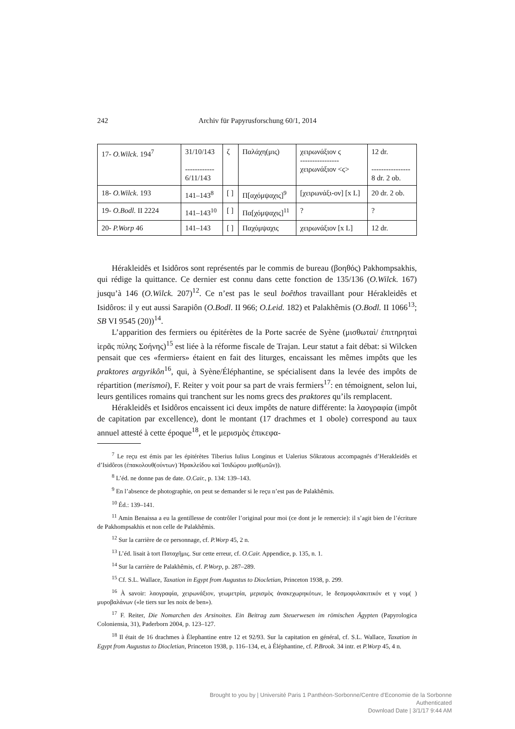242 Archiv für Papyrusforschung 60/1, 2014
| 17- O.Wilck . 194<sup>7</sup> | 31/10/143 ------------ 6/11/143 | ζ | Παλάχη(μις) | χειρωνάξιον ϛ ---------------- χειρωνάξιον <ϛ> | 12 dr. ---------------- 8 dr. 2 ob. |
| 18- O.Wilck . 193 | 141–143<sup>8</sup> | [ ] | Π[αχόμψαχις]<sup>9</sup> | [χειρωνάξι-ον] [x L] | 20 dr. 2 ob. |
| 19- O.Bodl. II 2224 | 141–143<sup>10</sup> | [ ] | Πα[χόμψαχις]<sup>11</sup> | ? | ? |
| 20- P.Worp 46 | 141–143 | [ ] | Παχόμψαχις | χειρωνάξιον [x L] | 12 dr. |
Hérakleidês et Isidôros sont représentés par le commis de bureau (βοηθός) Pakhompsakhis, qui rédige la quittance. Ce dernier est connu dans cette fonction de 135/136 (O.Wilck. 167) jusqu’à 146 (O.Wilck. 207)<sup>12</sup>. Ce n’est pas le seul boêthos travaillant pour Hérakleidês et Isidôros: il y eut aussi Sarapiôn (O.Bodl. II 966; O.Leid. 182) et Palakhêmis (O.Bodl. II 1066<sup>13</sup>; SB VI 9545 (20))<sup>14</sup>.
L’apparition des fermiers ou épitérètes de la Porte sacrée de Syène (μισθωταὶ/ ἐπιτηρηταὶ ἱερᾶς πύλης Σοήνης)<sup>15</sup> est liée à la réforme fiscale de Trajan. Leur statut a fait débat: si Wilcken pensait que ces «fermiers» étaient en fait des liturges, encaissant les mêmes impôts que les praktores argyrikôn<sup>16</sup>, qui, à Syène/Éléphantine, se spécialisent dans la levée des impôts de répartition (merismoi), F. Reiter y voit pour sa part de vrais fermiers<sup>17</sup>: en témoignent, selon lui, leurs gentilices romains qui tranchent sur les noms grecs des praktores qu’ils remplacent.
Hérakleidês et Isidôros encaissent ici deux impôts de nature différente: la λαογραφία (impôt de capitation par excellence), dont le montant (17 drachmes et 1 obole) correspond au taux annuel attesté à cette époque<sup>18</sup>, et le μερισμὸς ἐπικεφα-
<sup>7</sup> Le reçu est émis par les épitérètes Tiberius Iulius Longinus et Ualerius Sôkratous accompagnés d’Herakleidês et d’Isidôros (ἐπακολουθ(ούντων) Ἡρακλείδου καὶ Ἰσιδώρου μισθ(ωτῶν)).
<sup>8</sup> L’éd. ne donne pas de date. O.Cair., p. 134: 139–143.
<sup>9</sup> En l’absence de photographie, on peut se demander si le reçu n’est pas de Palakhêmis.
<sup>10</sup> Éd.: 139–141.
<sup>11</sup> Amin Benaissa a eu la gentillesse de contrôler l’original pour moi (ce dont je le remercie): il s’agit bien de l’écriture de Pakhompsakhis et non celle de Palakhêmis.
<sup>12</sup> Sur la carrière de ce personnage, cf. P.Worp 45, 2 n.
<sup>13</sup> L’éd. lisait à tort Παταχῆμις. Sur cette erreur, cf. O.Cair. Appendice, p. 135, n. 1.
<sup>14</sup> Sur la carrière de Palakhêmis, cf. P.Worp, p. 287–289.
<sup>15</sup> Cf. S.L. Wallace, Taxation in Egypt from Augustus to Diocletian, Princeton 1938, p. 299.
<sup>16</sup> À savoir: λαογραφία, χειρωνάξιον, γεωμετρία, μερισμὸς ἀνακεχωρηκότων, le δεσμοφυλακιτικόν et γ νομ( ) μυροβαλάνων («le tiers sur les noix de ben»).
<sup>17</sup> F. Reiter, Die Nomarchen des Arsinoites. Ein Beitrag zum Steuerwesen im römischen Ägypten (Papyrologica Coloniensia, 31), Paderborn 2004, p. 123–127.
<sup>18</sup> Il était de 16 drachmes à Élephantine entre 12 et 92/93. Sur la capitation en général, cf. S.L. Wallace, Taxation in Egypt from Augustus to Diocletian, Princeton 1938, p. 116–134, et, à Éléphantine, cf. P.Brook. 34 intr. et P.Worp 45, 4 n.
Brought to you by | Université Paris 1 Panthéon-Sorbonne/Centre d'Economie de la Sorbonne
Authenticated
Download Date | 3/1/17 9:44 AM